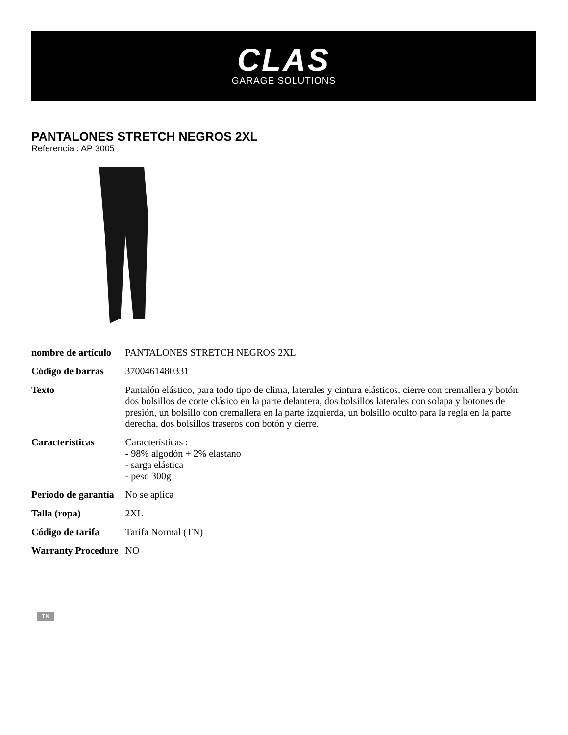CLAS
GARAGE SOLUTIONS
PANTALONES STRETCH NEGROS 2XL
Referencia : AP 3005
| nombre de artículo | PANTALONES STRETCH NEGROS 2XL |
| Código de barras | 3700461480331 |
| Texto | Pantalón elástico, para todo tipo de clima, laterales y cintura elásticos, cierre con cremallera y botón, dos bolsillos de corte clásico en la parte delantera, dos bolsillos laterales con solapa y botones de presión, un bolsillo con cremallera en la parte izquierda, un bolsillo oculto para la regla en la parte derecha, dos bolsillos traseros con botón y cierre. |
| Caracteristicas | Características : - 98% algodón + 2% elastano - sarga elástica - peso 300g |
| Periodo de garantía | No se aplica |
| Talla (ropa) | 2XL |
| Código de tarifa | Tarifa Normal (TN) |
| Warranty Procedure | NO |
TN